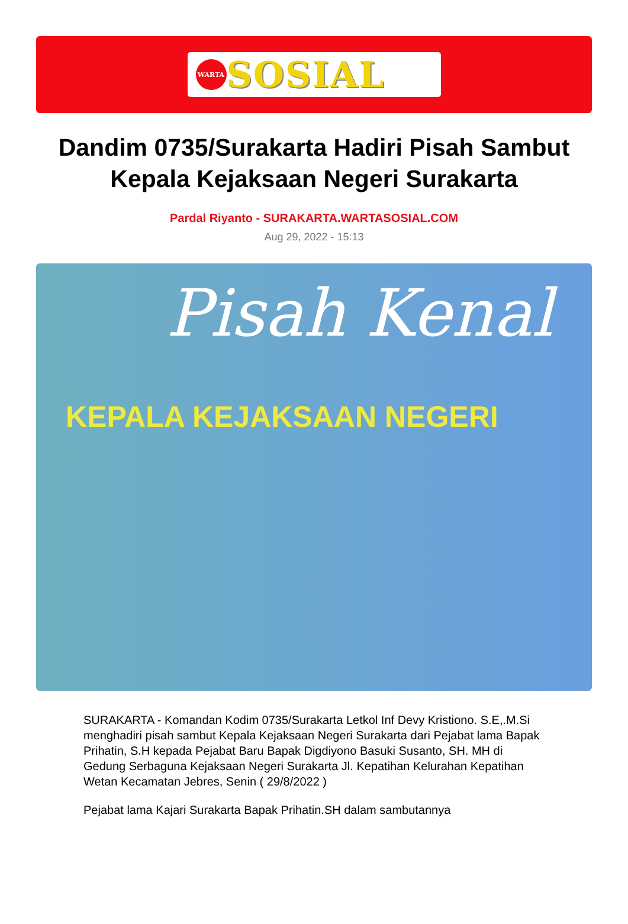WARTA
SOSIAL
Dandim 0735/Surakarta Hadiri Pisah Sambut Kepala Kejaksaan Negeri Surakarta
Pardal Riyanto - SURAKARTA.WARTASOSIAL.COM
Aug 29, 2022 - 15:13
Pisah Kenal
KEPALA KEJAKSAAN NEGERI
SURAKARTA - Komandan Kodim 0735/Surakarta Letkol Inf Devy Kristiono. S.E,.M.Si menghadiri pisah sambut Kepala Kejaksaan Negeri Surakarta dari Pejabat lama Bapak Prihatin, S.H kepada Pejabat Baru Bapak Digdiyono Basuki Susanto, SH. MH di Gedung Serbaguna Kejaksaan Negeri Surakarta Jl. Kepatihan Kelurahan Kepatihan Wetan Kecamatan Jebres, Senin ( 29/8/2022 )
Pejabat lama Kajari Surakarta Bapak Prihatin.SH dalam sambutannya